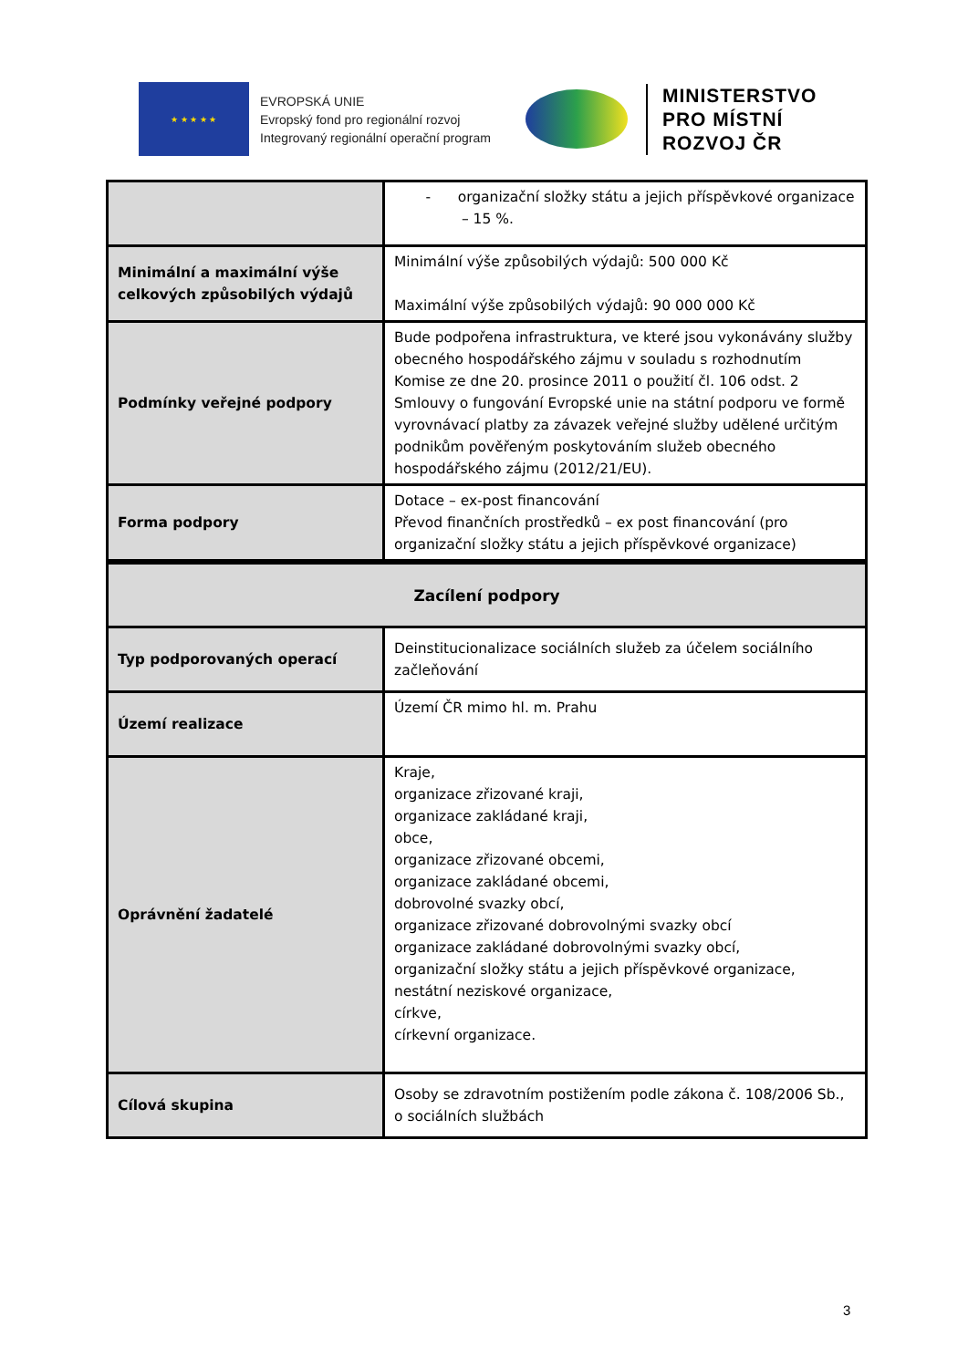★ ★ ★ ★ ★
EVROPSKÁ UNIE
Evropský fond pro regionální rozvoj
Integrovaný regionální operační program
MINISTERSTVO
PRO MÍSTNÍ
ROZVOJ ČR
| | - organizační složky státu a jejich příspěvkové organizace – 15 %. |
| Minimální a maximální výše celkových způsobilých výdajů | Minimální výše způsobilých výdajů: 500 000 Kč Maximální výše způsobilých výdajů: 90 000 000 Kč |
| Podmínky veřejné podpory | Bude podpořena infrastruktura, ve které jsou vykonávány služby obecného hospodářského zájmu v souladu s rozhodnutím Komise ze dne 20. prosince 2011 o použití čl. 106 odst. 2 Smlouvy o fungování Evropské unie na státní podporu ve formě vyrovnávací platby za závazek veřejné služby udělené určitým podnikům pověřeným poskytováním služeb obecného hospodářského zájmu (2012/21/EU). |
| Forma podpory | Dotace – ex-post financování Převod finančních prostředků – ex post financování (pro organizační složky státu a jejich příspěvkové organizace) |
| Zacílení podpory | |
| --- | --- |
| Typ podporovaných operací | Deinstitucionalizace sociálních služeb za účelem sociálního začleňování |
| Území realizace | Území ČR mimo hl. m. Prahu |
| Oprávnění žadatelé | Kraje, organizace zřizované kraji, organizace zakládané kraji, obce, organizace zřizované obcemi, organizace zakládané obcemi, dobrovolné svazky obcí, organizace zřizované dobrovolnými svazky obcí organizace zakládané dobrovolnými svazky obcí, organizační složky státu a jejich příspěvkové organizace, nestátní neziskové organizace, církve, církevní organizace. |
| Cílová skupina | Osoby se zdravotním postižením podle zákona č. 108/2006 Sb., o sociálních službách |
3